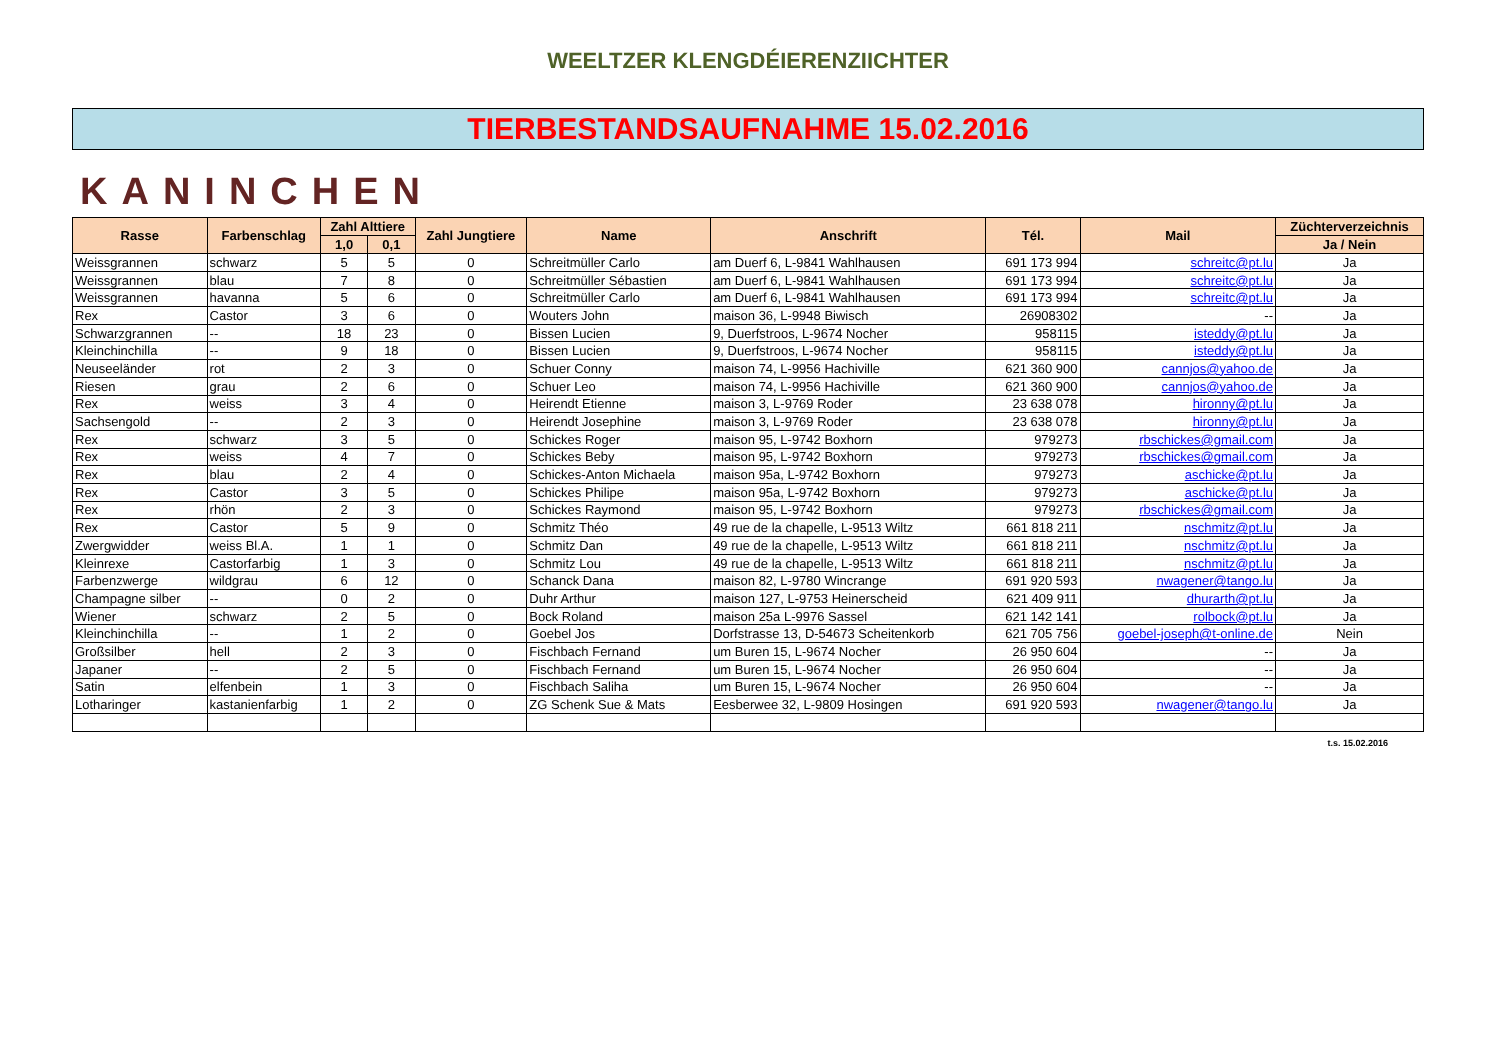WEELTZER KLENGDÉIERENZIICHTER
TIERBESTANDSAUFNAHME 15.02.2016
KANINCHEN
| Rasse | Farbenschlag | Zahl Alttiere | | Zahl Jungtiere | Name | Anschrift | Tél. | Mail | Züchterverzeichnis |
| --- | --- | --- | --- | --- | --- | --- | --- | --- | --- |
| | | 1,0 | 0,1 | | | | | | Ja / Nein |
| Weissgrannen | schwarz | 5 | 5 | 0 | Schreitmüller Carlo | am Duerf 6, L-9841 Wahlhausen | 691 173 994 | schreitc@pt.lu | Ja |
| Weissgrannen | blau | 7 | 8 | 0 | Schreitmüller Sébastien | am Duerf 6, L-9841 Wahlhausen | 691 173 994 | schreitc@pt.lu | Ja |
| Weissgrannen | havanna | 5 | 6 | 0 | Schreitmüller Carlo | am Duerf 6, L-9841 Wahlhausen | 691 173 994 | schreitc@pt.lu | Ja |
| Rex | Castor | 3 | 6 | 0 | Wouters John | maison 36, L-9948 Biwisch | 26908302 | -- | Ja |
| Schwarzgrannen | -- | 18 | 23 | 0 | Bissen Lucien | 9, Duerfstroos, L-9674 Nocher | 958115 | isteddy@pt.lu | Ja |
| Kleinchinchilla | -- | 9 | 18 | 0 | Bissen Lucien | 9, Duerfstroos, L-9674 Nocher | 958115 | isteddy@pt.lu | Ja |
| Neuseeländer | rot | 2 | 3 | 0 | Schuer Conny | maison 74, L-9956 Hachiville | 621 360 900 | cannjos@yahoo.de | Ja |
| Riesen | grau | 2 | 6 | 0 | Schuer Leo | maison 74, L-9956 Hachiville | 621 360 900 | cannjos@yahoo.de | Ja |
| Rex | weiss | 3 | 4 | 0 | Heirendt Etienne | maison 3, L-9769 Roder | 23 638 078 | hironny@pt.lu | Ja |
| Sachsengold | -- | 2 | 3 | 0 | Heirendt Josephine | maison 3, L-9769 Roder | 23 638 078 | hironny@pt.lu | Ja |
| Rex | schwarz | 3 | 5 | 0 | Schickes Roger | maison 95, L-9742 Boxhorn | 979273 | rbschickes@gmail.com | Ja |
| Rex | weiss | 4 | 7 | 0 | Schickes Beby | maison 95, L-9742 Boxhorn | 979273 | rbschickes@gmail.com | Ja |
| Rex | blau | 2 | 4 | 0 | Schickes-Anton Michaela | maison 95a, L-9742 Boxhorn | 979273 | aschicke@pt.lu | Ja |
| Rex | Castor | 3 | 5 | 0 | Schickes Philipe | maison 95a, L-9742 Boxhorn | 979273 | aschicke@pt.lu | Ja |
| Rex | rhön | 2 | 3 | 0 | Schickes Raymond | maison 95, L-9742 Boxhorn | 979273 | rbschickes@gmail.com | Ja |
| Rex | Castor | 5 | 9 | 0 | Schmitz Théo | 49 rue de la chapelle, L-9513 Wiltz | 661 818 211 | nschmitz@pt.lu | Ja |
| Zwergwidder | weiss Bl.A. | 1 | 1 | 0 | Schmitz Dan | 49 rue de la chapelle, L-9513 Wiltz | 661 818 211 | nschmitz@pt.lu | Ja |
| Kleinrexe | Castorfarbig | 1 | 3 | 0 | Schmitz Lou | 49 rue de la chapelle, L-9513 Wiltz | 661 818 211 | nschmitz@pt.lu | Ja |
| Farbenzwerge | wildgrau | 6 | 12 | 0 | Schanck Dana | maison 82, L-9780 Wincrange | 691 920 593 | nwagener@tango.lu | Ja |
| Champagne silber | -- | 0 | 2 | 0 | Duhr Arthur | maison 127, L-9753 Heinerscheid | 621 409 911 | dhurarth@pt.lu | Ja |
| Wiener | schwarz | 2 | 5 | 0 | Bock Roland | maison 25a L-9976 Sassel | 621 142 141 | rolbock@pt.lu | Ja |
| Kleinchinchilla | -- | 1 | 2 | 0 | Goebel Jos | Dorfstrasse 13, D-54673 Scheitenkorb | 621 705 756 | goebel-joseph@t-online.de | Nein |
| Großsilber | hell | 2 | 3 | 0 | Fischbach Fernand | um Buren 15, L-9674 Nocher | 26 950 604 | -- | Ja |
| Japaner | -- | 2 | 5 | 0 | Fischbach Fernand | um Buren 15, L-9674 Nocher | 26 950 604 | -- | Ja |
| Satin | elfenbein | 1 | 3 | 0 | Fischbach Saliha | um Buren 15, L-9674 Nocher | 26 950 604 | -- | Ja |
| Lotharinger | kastanienfarbig | 1 | 2 | 0 | ZG Schenk Sue & Mats | Eesberwee 32, L-9809 Hosingen | 691 920 593 | nwagener@tango.lu | Ja |
t.s. 15.02.2016